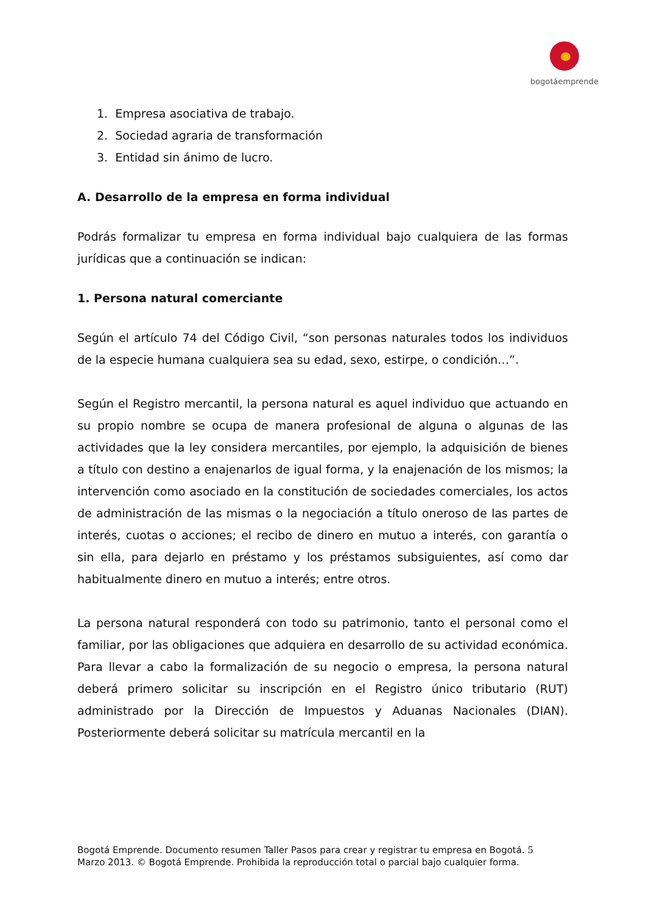bogotáemprende
1. Empresa asociativa de trabajo.
2. Sociedad agraria de transformación
3. Entidad sin ánimo de lucro.
A. Desarrollo de la empresa en forma individual
Podrás formalizar tu empresa en forma individual bajo cualquiera de las formas jurídicas que a continuación se indican:
1. Persona natural comerciante
Según el artículo 74 del Código Civil, “son personas naturales todos los individuos de la especie humana cualquiera sea su edad, sexo, estirpe, o condición…”.
Según el Registro mercantil, la persona natural es aquel individuo que actuando en su propio nombre se ocupa de manera profesional de alguna o algunas de las actividades que la ley considera mercantiles, por ejemplo, la adquisición de bienes a título con destino a enajenarlos de igual forma, y la enajenación de los mismos; la intervención como asociado en la constitución de sociedades comerciales, los actos de administración de las mismas o la negociación a título oneroso de las partes de interés, cuotas o acciones; el recibo de dinero en mutuo a interés, con garantía o sin ella, para dejarlo en préstamo y los préstamos subsiguientes, así como dar habitualmente dinero en mutuo a interés; entre otros.
La persona natural responderá con todo su patrimonio, tanto el personal como el familiar, por las obligaciones que adquiera en desarrollo de su actividad económica. Para llevar a cabo la formalización de su negocio o empresa, la persona natural deberá primero solicitar su inscripción en el Registro único tributario (RUT) administrado por la Dirección de Impuestos y Aduanas Nacionales (DIAN). Posteriormente deberá solicitar su matrícula mercantil en la
Bogotá Emprende. Documento resumen Taller Pasos para crear y registrar tu empresa en Bogotá. 5
Marzo 2013. © Bogotá Emprende. Prohibida la reproducción total o parcial bajo cualquier forma.